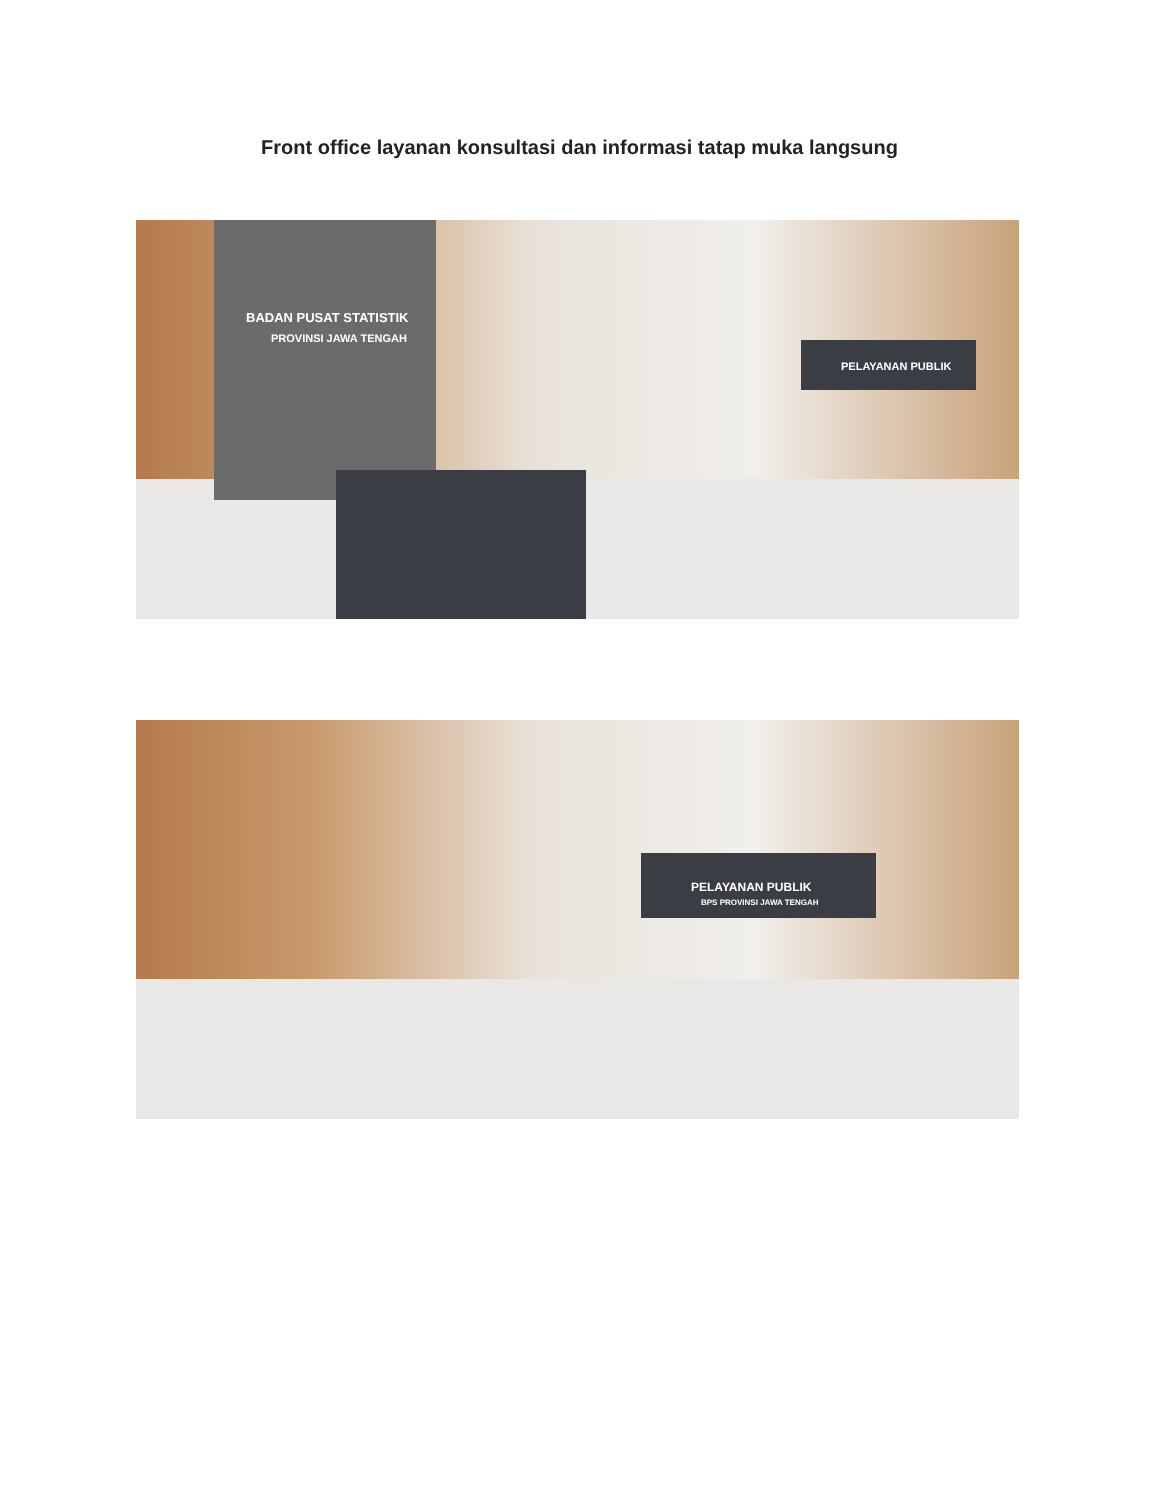Front office layanan konsultasi dan informasi tatap muka langsung
BADAN PUSAT STATISTIK
PROVINSI JAWA TENGAH
PELAYANAN PUBLIK
PELAYANAN PUBLIK
BPS PROVINSI JAWA TENGAH